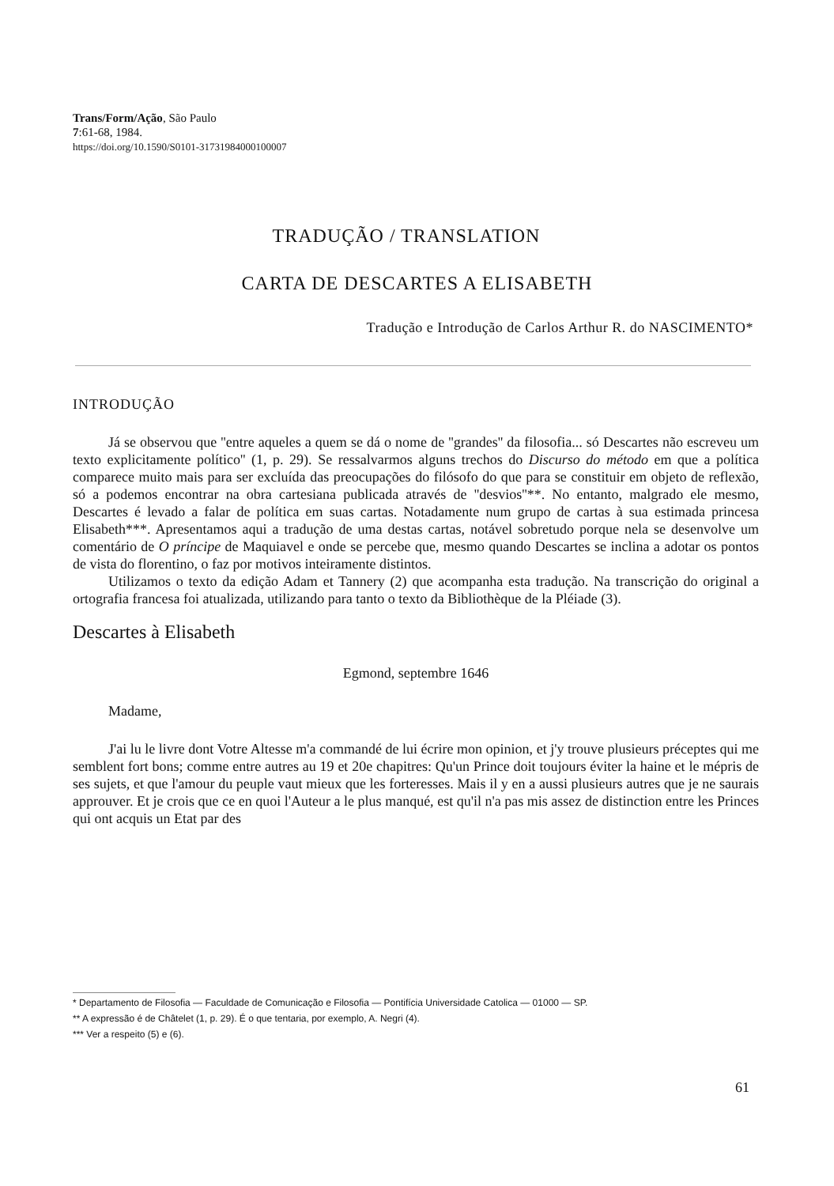Trans/Form/Ação, São Paulo
7:61-68, 1984.
https://doi.org/10.1590/S0101-31731984000100007
TRADUÇÃO / TRANSLATION
CARTA DE DESCARTES A ELISABETH
Tradução e Introdução de Carlos Arthur R. do NASCIMENTO*
INTRODUÇÃO
Já se observou que ''entre aqueles a quem se dá o nome de ''grandes'' da filosofia... só Descartes não escreveu um texto explicitamente político'' (1, p. 29). Se ressalvarmos alguns trechos do Discurso do método em que a política comparece muito mais para ser excluída das preocupações do filósofo do que para se constituir em objeto de reflexão, só a podemos encontrar na obra cartesiana publicada através de ''desvios''**. No entanto, malgrado ele mesmo, Descartes é levado a falar de política em suas cartas. Notadamente num grupo de cartas à sua estimada princesa Elisabeth***. Apresentamos aqui a tradução de uma destas cartas, notável sobretudo porque nela se desenvolve um comentário de O príncipe de Maquiavel e onde se percebe que, mesmo quando Descartes se inclina a adotar os pontos de vista do florentino, o faz por motivos inteiramente distintos.
Utilizamos o texto da edição Adam et Tannery (2) que acompanha esta tradução. Na transcrição do original a ortografia francesa foi atualizada, utilizando para tanto o texto da Bibliothèque de la Pléiade (3).
Descartes à Elisabeth
Egmond, septembre 1646
Madame,
J'ai lu le livre dont Votre Altesse m'a commandé de lui écrire mon opinion, et j'y trouve plusieurs préceptes qui me semblent fort bons; comme entre autres au 19 et 20e chapitres: Qu'un Prince doit toujours éviter la haine et le mépris de ses sujets, et que l'amour du peuple vaut mieux que les forteresses. Mais il y en a aussi plusieurs autres que je ne saurais approuver. Et je crois que ce en quoi l'Auteur a le plus manqué, est qu'il n'a pas mis assez de distinction entre les Princes qui ont acquis un Etat par des
* Departamento de Filosofia — Faculdade de Comunicação e Filosofia — Pontifícia Universidade Catolica — 01000 — SP.
** A expressão é de Châtelet (1, p. 29). É o que tentaria, por exemplo, A. Negri (4).
*** Ver a respeito (5) e (6).
61